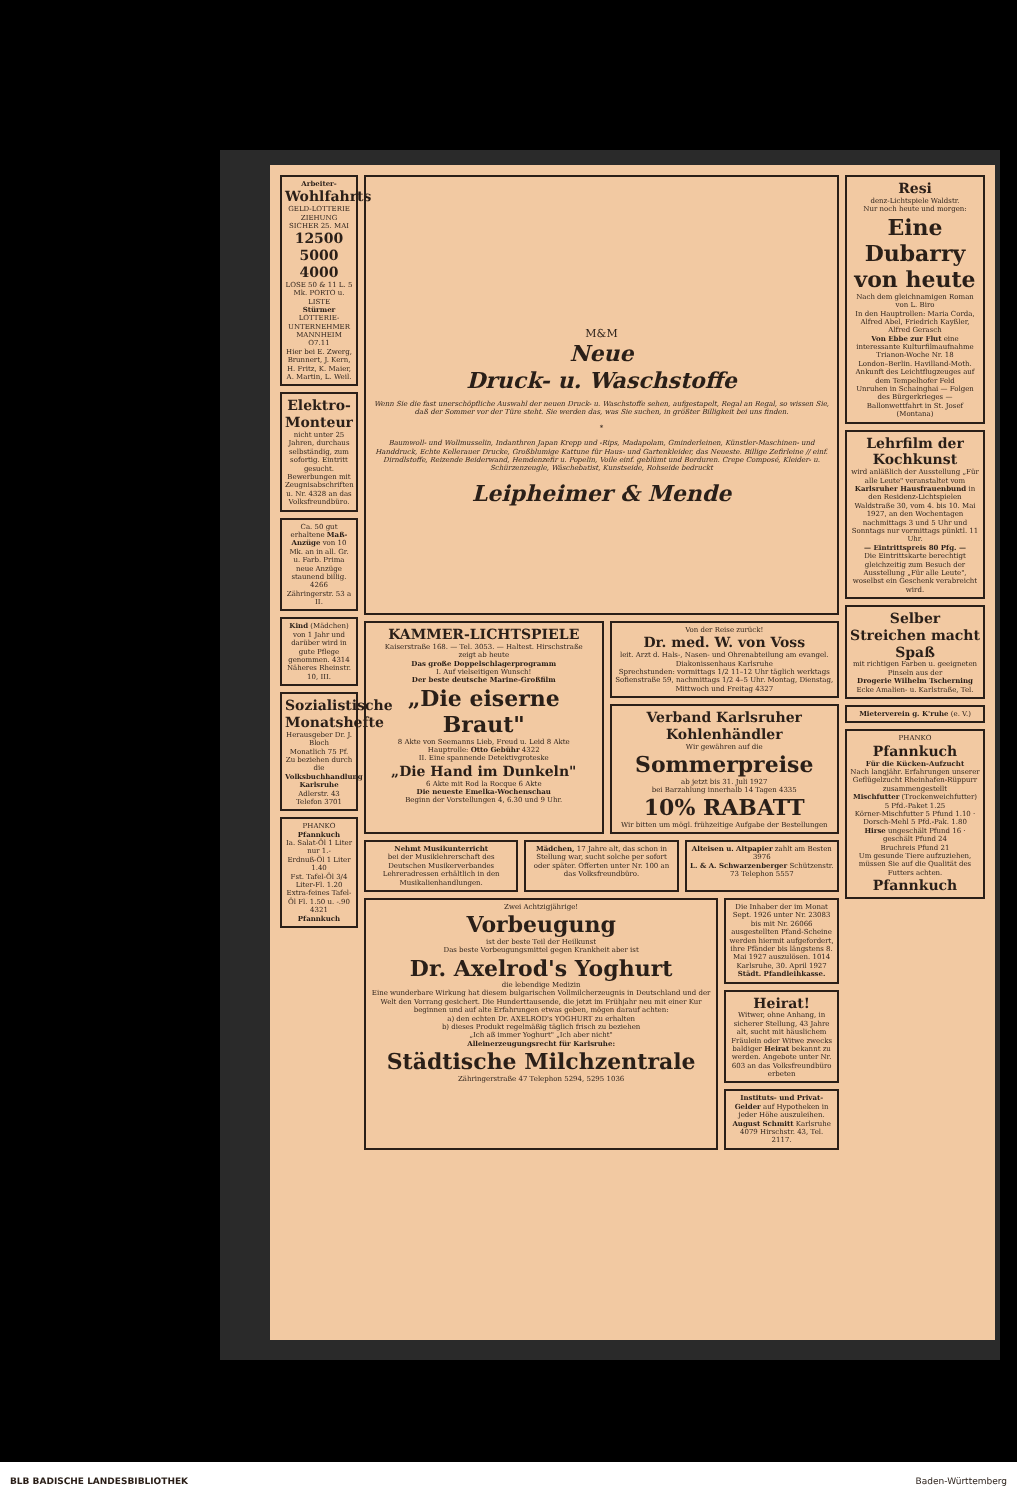Arbeiter-
Wohlfahrts
GELD-LOTTERIE ZIEHUNG SICHER 25. MAI
12500 5000 4000
LOSE 50 & 11 L. 5 Mk. PORTO u. LISTE
Stürmer LOTTERIE-UNTERNEHMER MANNHEIM O7.11
Hier bei E. Zwerg, Brunnert, J. Kern, H. Fritz, K. Maier, A. Martin, L. Weil.
Elektro-Monteur
nicht unter 25 Jahren, durchaus selbständig, zum sofortig. Eintritt gesucht. Bewerbungen mit Zeugnisabschriften u. Nr. 4328 an das Volksfreundbüro.
Ca. 50 gut erhaltene Maß-Anzüge von 10 Mk. an in all. Gr. u. Farb. Prima neue Anzüge staunend billig. 4266
Zähringerstr. 53 a II.
Kind (Mädchen) von 1 Jahr und darüber wird in gute Pflege genommen. 4314 Näheres Rheinstr. 10, III.
Sozialistische Monatshefte
Herausgeber Dr. J. Bloch
Monatlich 75 Pf.
Zu beziehen durch die Volksbuchhandlung Karlsruhe Adlerstr. 43 Telefon 3701
PHANKO Pfannkuch
Ia. Salat-Öl 1 Liter nur 1.-
Erdnuß-Öl 1 Liter 1.40
Fst. Tafel-Öl 3/4 Liter-Fl. 1.20
Extra-feines Tafel-Öl Fl. 1.50 u. -.90
4321
Pfannkuch
M&M
Neue
Druck- u. Waschstoffe
Wenn Sie die fast unerschöpfliche Auswahl der neuen Druck- u. Waschstoffe sehen, aufgestapelt, Regal an Regal, so wissen Sie, daß der Sommer vor der Türe steht. Sie werden das, was Sie suchen, in größter Billigkeit bei uns finden.
*
Baumwoll- und Wollmusselin, Indanthren Japan Krepp und -Rips, Madapolam, Gminderleinen, Künstler-Maschinen- und Handdruck, Echte Kellerauer Drucke, Großblumige Kattune für Haus- und Gartenkleider, das Neueste. Billige Zefirleine // einf. Dirndlstoffe, Reizende Beiderwand, Hemdenzefir u. Popelin, Voile einf. geblümt und Borduren. Crepe Composé, Kleider- u. Schürzenzeugle, Wäschebatist, Kunstseide, Rohseide bedruckt
Leipheimer & Mende
KAMMER-LICHTSPIELE
Kaiserstraße 168. — Tel. 3053. — Haltest. Hirschstraße
zeigt ab heute
Das große Doppelschlagerprogramm
I. Auf vielseitigen Wunsch!
Der beste deutsche Marine-Großfilm
„Die eiserne Braut"
8 Akte von Seemanns Lieb, Freud u. Leid 8 Akte
Hauptrolle: Otto Gebühr 4322
II. Eine spannende Detektivgroteske
„Die Hand im Dunkeln"
6 Akte mit Rod la Rocque 6 Akte
Die neueste Emelka-Wochenschau
Beginn der Vorstellungen 4, 6.30 und 9 Uhr.
Von der Reise zurück!
Dr. med. W. von Voss
leit. Arzt d. Hals-, Nasen- und Ohrenabteilung am evangel. Diakonissenhaus Karlsruhe
Sprechstunden: vormittags 1/2 11–12 Uhr täglich werktags Sofienstraße 59, nachmittags 1/2 4–5 Uhr. Montag, Dienstag, Mittwoch und Freitag 4327
Verband Karlsruher Kohlenhändler
Wir gewähren auf die
Sommerpreise
ab jetzt bis 31. Juli 1927
bei Barzahlung innerhalb 14 Tagen 4335
10% RABATT
Wir bitten um mögl. frühzeitige Aufgabe der Bestellungen
Nehmt Musikunterricht
bei der Musiklehrerschaft des Deutschen Musikerverbandes Lehreradressen erhältlich in den Musikalienhandlungen.
Mädchen, 17 Jahre alt, das schon in Stellung war, sucht solche per sofort oder später. Offerten unter Nr. 100 an das Volksfreundbüro.
Alteisen u. Altpapier zahlt am Besten 3976
L. & A. Schwarzenberger Schützenstr. 73 Telephon 5557
Zwei Achtzigjährige!
Vorbeugung
ist der beste Teil der Heilkunst
Das beste Vorbeugungsmittel gegen Krankheit aber ist
Dr. Axelrod's Yoghurt
die lebendige Medizin
Eine wunderbare Wirkung hat diesem bulgarischen Vollmilcherzeugnis in Deutschland und der Welt den Vorrang gesichert. Die Hunderttausende, die jetzt im Frühjahr neu mit einer Kur beginnen und auf alte Erfahrungen etwas geben, mögen darauf achten:
a) den echten Dr. AXELROD's YOGHURT zu erhalten
b) dieses Produkt regelmäßig täglich frisch zu beziehen
„Ich aß immer Yoghurt" „Ich aber nicht"
Alleinerzeugungsrecht für Karlsruhe:
Städtische Milchzentrale
Zähringerstraße 47 Telephon 5294, 5295 1036
Die Inhaber der im Monat Sept. 1926 unter Nr. 23083 bis mit Nr. 26066 ausgestellten Pfand-Scheine werden hiermit aufgefordert, ihre Pfänder bis längstens 8. Mai 1927 auszulösen. 1014
Karlsruhe, 30. April 1927
Städt. Pfandleihkasse.
Heirat!
Witwer, ohne Anhang, in sicherer Stellung, 43 Jahre alt, sucht mit häuslichem Fräulein oder Witwe zwecks baldiger Heirat bekannt zu werden. Angebote unter Nr. 603 an das Volksfreundbüro erbeten
Instituts- und Privat-Gelder auf Hypotheken in jeder Höhe auszuleihen.
August Schmitt Karlsruhe 4079 Hirschstr. 43, Tel. 2117.
Resi
denz-Lichtspiele Waldstr.
Nur noch heute und morgen:
Eine Dubarry von heute
Nach dem gleichnamigen Roman von L. Biro
In den Hauptrollen: Maria Corda, Alfred Abel, Friedrich Kayßler, Alfred Gerasch
Von Ebbe zur Flut eine interessante Kulturfilmaufnahme
Trianon-Woche Nr. 18
London–Berlin. Havilland-Moth. Ankunft des Leichtflugzeuges auf dem Tempelhofer Feld
Unruhen in Schainghai — Folgen des Bürgerkrieges — Ballonwettfahrt in St. Josef (Montana)
Lehrfilm der Kochkunst
wird anläßlich der Ausstellung „Für alle Leute" veranstaltet vom Karlsruher Hausfrauenbund in den Residenz-Lichtspielen Waldstraße 30, vom 4. bis 10. Mai 1927, an den Wochentagen nachmittags 3 und 5 Uhr und Sonntags nur vormittags pünktl. 11 Uhr.
— Eintrittspreis 80 Pfg. —
Die Eintrittskarte berechtigt gleichzeitig zum Besuch der Ausstellung „Für alle Leute", woselbst ein Geschenk verabreicht wird.
Selber Streichen macht Spaß
mit richtigen Farben u. geeigneten Pinseln aus der
Drogerie Wilhelm Tscherning
Ecke Amalien- u. Karlstraße, Tel.
Mieterverein g. K'ruhe (e. V.)
PHANKO
Pfannkuch
Für die Kücken-Aufzucht
Nach langjähr. Erfahrungen unserer Geflügelzucht Rheinhafen-Rüppurr zusammengestellt
Mischfutter (Trockenweichfutter) 5 Pfd.-Paket 1.25
Körner-Mischfutter 5 Pfund 1.10 · Dorsch-Mehl 5 Pfd.-Pak. 1.80
Hirse ungeschält Pfund 16 · geschält Pfund 24
Bruchreis Pfund 21
Um gesunde Tiere aufzuziehen, müssen Sie auf die Qualität des Futters achten.
Pfannkuch
BLB BADISCHE LANDESBIBLIOTHEK Baden-Württemberg